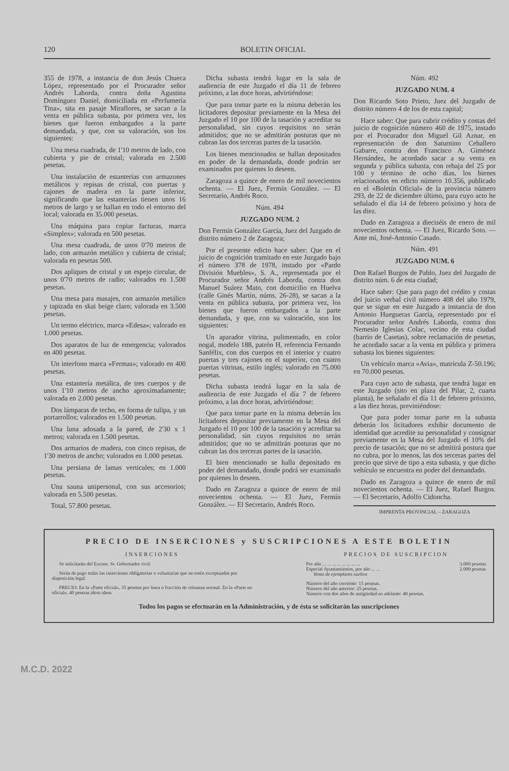120 BOLETIN OFICIAL
355 de 1978, a instancia de don Jesús Chueca López, representado por el Procurador señor Andrés Laborda, contra doña Agustina Domínguez Daniel, domiciliada en «Perfumería Tina», sita en pasaje Miraflores, se sacan a la venta en pública subasta, por primera vez, los bienes que fueron embargados a la parte demandada, y que, con su valoración, son los siguientes:
Una mesa cuadrada, de 1'10 metros de lado, con cubierta y pie de cristal; valorada en 2.500 pesetas.
Una instalación de estanterías con armazones metálicos y repisas de cristal, con puertas y cajones de madera en la parte inferior, significando que las estanterías tienen unos 16 metros de largo y se hallan en todo el entorno del local; valorada en 35.000 pesetas.
Una máquina para copiar facturas, marca «Simplex»; valorada en 500 pesetas.
Una mesa cuadrada, de unos 0'70 metros de lado, con armazón metálico y cubierta de cristal; valorada en pesetas 500.
Dos apliques de cristal y un espejo circular, de unos 0'70 metros de radio; valorados en 1.500 pesetas.
Una mesa para masajes, con armazón metálico y tapizada en skai beige claro; valorada en 3.500 pesetas.
Un termo eléctrico, marca «Edesa»; valorado en 1.000 pesetas.
Dos aparatos de luz de emergencia; valorados en 400 pesetas.
Un interfono marca «Fermas»; valorado en 400 pesetas.
Una estantería metálica, de tres cuerpos y de unos 1'10 metros de ancho aproximadamente; valorada en 2.000 pesetas.
Dos lámparas de techo, en forma de tulipa, y un portarrollos; valorados en 1.500 pesetas.
Una luna adosada a la pared, de 2'30 x 1 metros; valorada en 1.500 pesetas.
Dos armarios de madera, con cinco repisas, de 1'30 metros de ancho; valorados en 1.000 pesetas.
Una persiana de lamas verticales; en 1.000 pesetas.
Una sauna unipersonal, con sus accesorios; valorada en 5.500 pesetas.
Total, 57.800 pesetas.
Dicha subasta tendrá lugar en la sala de audiencia de este Juzgado el día 11 de febrero próximo, a las doce horas, advirtiéndose:
Que para tomar parte en la misma deberán los licitadores depositar previamente en la Mesa del Juzgado el 10 por 100 de la tasación y acreditar su personalidad, sin cuyos requisitos no serán admitidos; que no se admitirán posturas que no cubran las dos terceras partes de la tasación.
Los bienes mencionados se hallan depositados en poder de la demandada, donde podrán ser examinados por quienes lo deseen.
Zaragoza a quince de enero de mil novecientos ochenta. — El Juez, Fermín González. — El Secretario, Andrés Roco.
Núm. 494
JUZGADO NUM. 2
Don Fermín González García, Juez del Juzgado de distrito número 2 de Zaragoza;
Por el presente edicto hace saber: Que en el juicio de cognición tramitado en este Juzgado bajo el número 378 de 1978, instado por «Pardo División Muebles», S. A., representada por el Procurador señor Andrés Laborda, contra don Manuel Suárez Mato, con domicilio en Huelva (calle Ginés Martín, núms. 26-28), se sacan a la venta en pública subasta, por primera vez, los bienes que fueron embargados a la parte demandada, y que, con su valoración, son los siguientes:
Un aparador vitrina, pulimentado, en color nogal, modelo 188, patrón H, referencia Fernando Sanfélix, con dos cuerpos en el interior y cuatro puertas y tres cajones en el superior, con cuatro puertas vitrinas, estilo inglés; valorado en 75.000 pesetas.
Dicha subasta tendrá lugar en la sala de audiencia de este Juzgado el día 7 de febrero próximo, a las doce horas, advirtiéndose:
Que para tomar parte en la misma deberán los licitadores depositar previamente en la Mesa del Juzgado el 10 por 100 de la tasación y acreditar su personalidad, sin cuyos requisitos no serán admitidos; que no se admitirán posturas que no cubran las dos terceras partes de la tasación.
El bien mencionado se halla depositado en poder del demandado, donde podrá ser examinado por quienes lo deseen.
Dado en Zaragoza a quince de enero de mil novecientos ochenta. — El Juez, Fermín González. — El Secretario, Andrés Roco.
Núm. 492
JUZGADO NUM. 4
Don Ricardo Soto Prieto, Juez del Juzgado de distrito número 4 de los de esta capital;
Hace saber: Que para cubrir crédito y costas del juicio de cognición número 460 de 1975, instado por el Procurador don Miguel Gil Aznar, en representación de don Saturnino Ceballero Gabarre, contra don Francisco A. Giménez Hernández, he acordado sacar a su venta en segunda y pública subasta, con rebaja del 25 por 100 y término de ocho días, los bienes relacionados en edicto número 10.356, publicado en el «Boletín Oficial» de la provincia número 293, de 22 de diciembre último, para cuyo acto he señalado el día 14 de febrero próximo y hora de las diez.
Dado en Zaragoza a dieciséis de enero de mil novecientos ochenta. — El Juez, Ricardo Soto. — Ante mí, José-Antonio Casado.
Núm. 491
JUZGADO NUM. 6
Don Rafael Burgos de Pablo, Juez del Juzgado de distrito núm. 6 de esta ciudad;
Hace saber: Que para pago del crédito y costas del juicio verbal civil número 408 del año 1979, que se sigue en este Juzgado a instancia de don Antonio Huegueras García, representado por el Procurador señor Andrés Laborda, contra don Nemesio Iglesias Colac, vecino de esta ciudad (barrio de Casetas), sobre reclamación de pesetas, he acordado sacar a la venta en pública y primera subasta los bienes siguientes:
Un vehículo marca «Avia», matrícula Z-50.196; en 70.000 pesetas.
Para cuyo acto de subasta, que tendrá lugar en este Juzgado (sito en plaza del Pilar, 2, cuarta planta), he señalado el día 11 de febrero próximo, a las diez horas, previniéndose:
Que para poder tomar parte en la subasta deberán los licitadores exhibir documento de identidad que acredite su personalidad y consignar previamente en la Mesa del Juzgado el 10% del precio de tasación; que no se admitirá postura que no cubra, por lo menos, las dos terceras partes del precio que sirve de tipo a esta subasta, y que dicho vehículo se encuentra en poder del demandado.
Dado en Zaragoza a quince de enero de mil novecientos ochenta. — El Juez, Rafael Burgos. — El Secretario, Adolfo Cidoncha.
IMPRENTA PROVINCIAL – ZARAGOZA
PRECIO DE INSERCIONES y SUSCRIPCIONES A ESTE BOLETIN
INSERCIONES
Se solicitarán del Excmo. Sr. Gobernador civil.
Serán de pago todas las inserciones obligatorias o voluntarias que no estén exceptuadas por disposición legal.
PRECIO: En la «Parte oficial», 35 pesetas por línea o fracción de columna normal. En la «Parte no oficial», 40 pesetas ídem ídem.
PRECIOS DE SUSCRIPCION
Por año ... ... ... ... ... ... ... ... 3.000 pesetas
Especial Ayuntamientos, por año ... ... 2.000 pesetas
Venta de ejemplares sueltos
Número del año corriente: 15 pesetas.
Número del año anterior: 25 pesetas.
Número con dos años de antigüedad en adelante: 40 pesetas.
Todos los pagos se efectuarán en la Administración, y de ésta se solicitarán las suscripciones
M.C.D. 2022